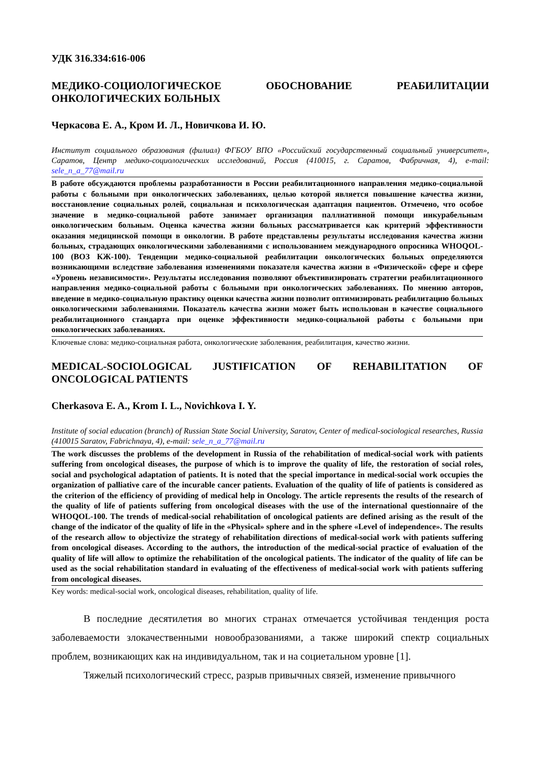УДК 316.334:616-006
МЕДИКО-СОЦИОЛОГИЧЕСКОЕ ОБОСНОВАНИЕ РЕАБИЛИТАЦИИ
ОНКОЛОГИЧЕСКИХ БОЛЬНЫХ
Черкасова Е. А., Кром И. Л., Новичкова И. Ю.
Институт социального образования (филиал) ФГБОУ ВПО «Российский государственный социальный университет», Саратов, Центр медико-социологических исследований, Россия (410015, г. Саратов, Фабричная, 4), e-mail: sele_n_a_77@mail.ru
В работе обсуждаются проблемы разработанности в России реабилитационного направления медико-социальной работы с больными при онкологических заболеваниях, целью которой является повышение качества жизни, восстановление социальных ролей, социальная и психологическая адаптация пациентов. Отмечено, что особое значение в медико-социальной работе занимает организация паллиативной помощи инкурабельным онкологическим больным. Оценка качества жизни больных рассматривается как критерий эффективности оказания медицинской помощи в онкологии. В работе представлены результаты исследования качества жизни больных, страдающих онкологическими заболеваниями с использованием международного опросника WHOQOL-100 (ВОЗ КЖ-100). Тенденции медико-социальной реабилитации онкологических больных определяются возникающими вследствие заболевания изменениями показателя качества жизни в «Физической» сфере и сфере «Уровень независимости». Результаты исследования позволяют объективизировать стратегии реабилитационного направления медико-социальной работы с больными при онкологических заболеваниях. По мнению авторов, введение в медико-социальную практику оценки качества жизни позволит оптимизировать реабилитацию больных онкологическими заболеваниями. Показатель качества жизни может быть использован в качестве социального реабилитационного стандарта при оценке эффективности медико-социальной работы с больными при онкологических заболеваниях.
Ключевые слова: медико-социальная работа, онкологические заболевания, реабилитация, качество жизни.
MEDICAL-SOCIOLOGICAL JUSTIFICATION OF REHABILITATION OF
ONCOLOGICAL PATIENTS
Cherkasova E. A., Krom I. L., Novichkova I. Y.
Institute of social education (branch) of Russian State Social University, Saratov, Center of medical-sociological researches, Russia (410015 Saratov, Fabrichnaya, 4), e-mail: sele_n_a_77@mail.ru
The work discusses the problems of the development in Russia of the rehabilitation of medical-social work with patients suffering from oncological diseases, the purpose of which is to improve the quality of life, the restoration of social roles, social and psychological adaptation of patients. It is noted that the special importance in medical-social work occupies the organization of palliative care of the incurable cancer patients. Evaluation of the quality of life of patients is considered as the criterion of the efficiency of providing of medical help in Oncology. The article represents the results of the research of the quality of life of patients suffering from oncological diseases with the use of the international questionnaire of the WHOQOL-100. The trends of medical-social rehabilitation of oncological patients are defined arising as the result of the change of the indicator of the quality of life in the «Physical» sphere and in the sphere «Level of independence». The results of the research allow to objectivize the strategy of rehabilitation directions of medical-social work with patients suffering from oncological diseases. According to the authors, the introduction of the medical-social practice of evaluation of the quality of life will allow to optimize the rehabilitation of the oncological patients. The indicator of the quality of life can be used as the social rehabilitation standard in evaluating of the effectiveness of medical-social work with patients suffering from oncological diseases.
Key words: medical-social work, oncological diseases, rehabilitation, quality of life.
В последние десятилетия во многих странах отмечается устойчивая тенденция роста заболеваемости злокачественными новообразованиями, а также широкий спектр социальных проблем, возникающих как на индивидуальном, так и на социетальном уровне [1].
Тяжелый психологический стресс, разрыв привычных связей, изменение привычного